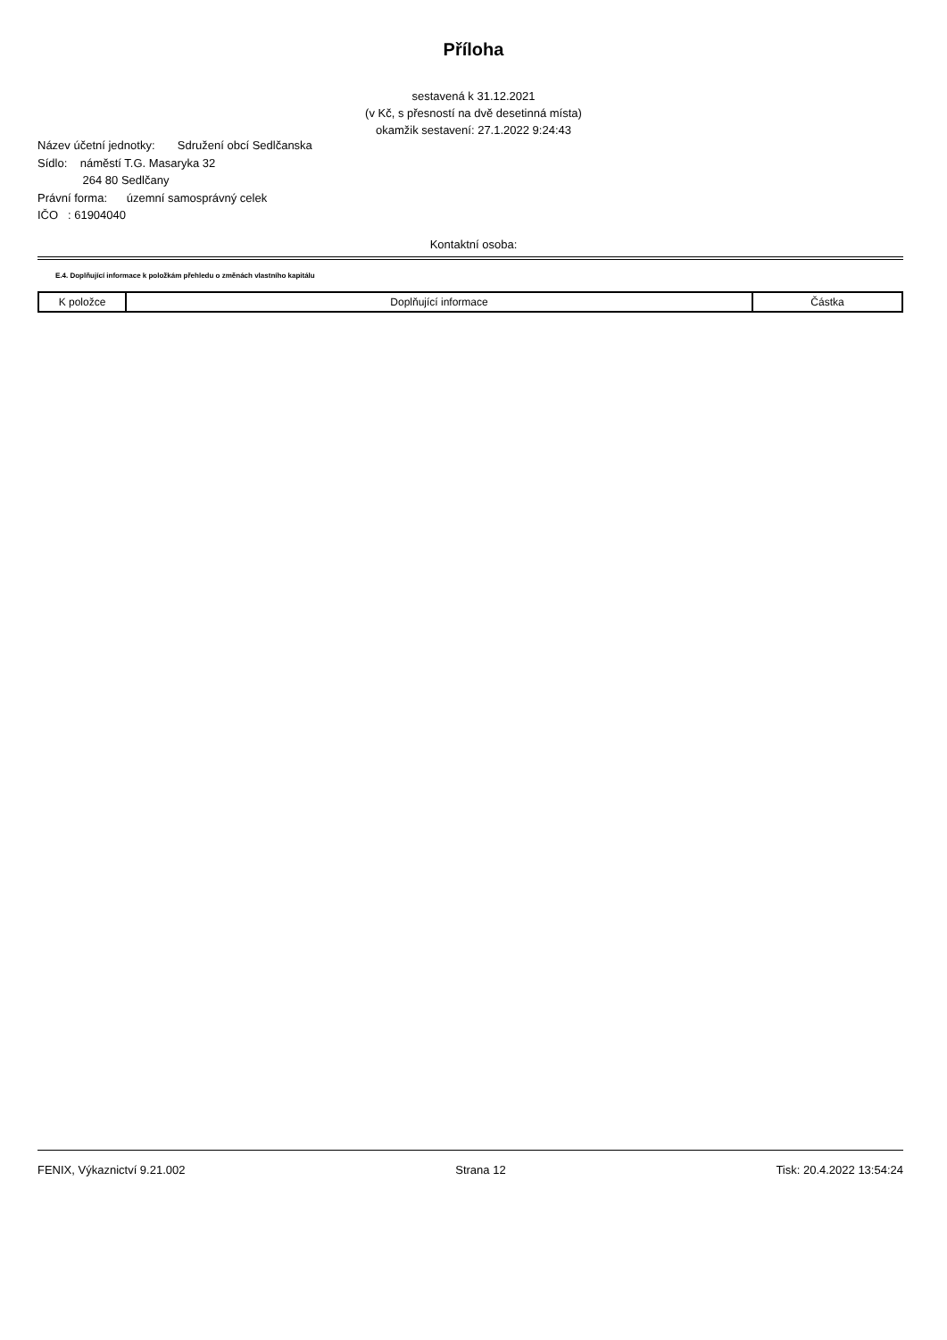Příloha
sestavená k 31.12.2021
(v Kč, s přesností na dvě desetinná místa)
okamžik sestavení: 27.1.2022 9:24:43
Název účetní jednotky: Sdružení obcí Sedlčanska
Sídlo: náměstí T.G. Masaryka 32
264 80 Sedlčany
Právní forma: územní samosprávný celek
IČO : 61904040
Kontaktní osoba:
E.4. Doplňující informace k položkám přehledu o změnách vlastního kapitálu
| K položce | Doplňující informace | Částka |
| --- | --- | --- |
FENIX, Výkaznictví 9.21.002 Strana 12 Tisk: 20.4.2022 13:54:24